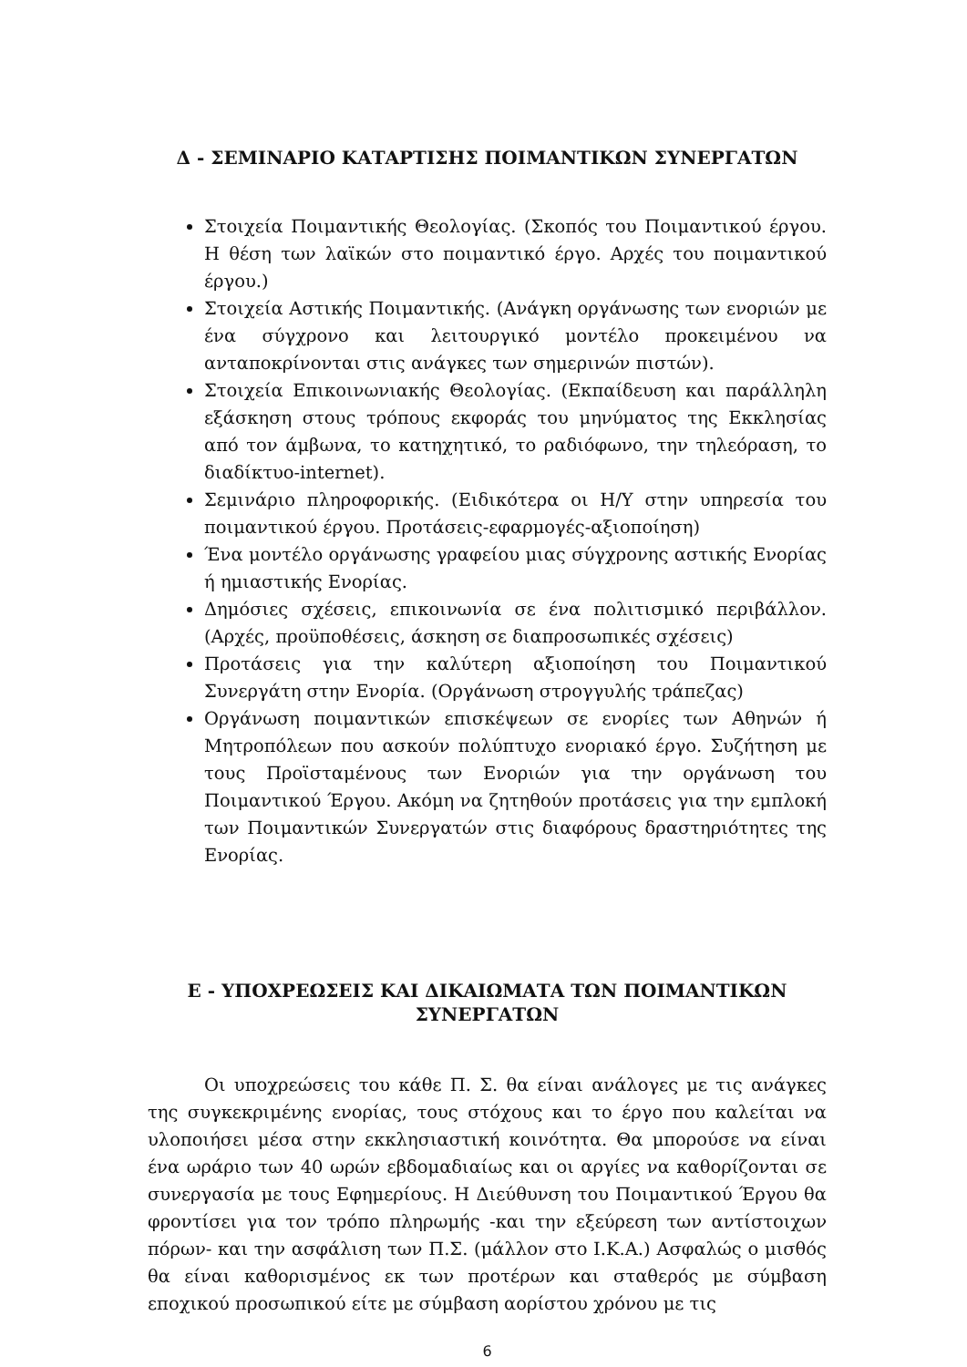Δ - ΣΕΜΙΝΑΡΙΟ ΚΑΤΑΡΤΙΣΗΣ ΠΟΙΜΑΝΤΙΚΩΝ ΣΥΝΕΡΓΑΤΩΝ
Στοιχεία Ποιμαντικής Θεολογίας. (Σκοπός του Ποιμαντικού έργου. Η θέση των λαϊκών στο ποιμαντικό έργο. Αρχές του ποιμαντικού έργου.)
Στοιχεία Αστικής Ποιμαντικής. (Ανάγκη οργάνωσης των ενοριών με ένα σύγχρονο και λειτουργικό μοντέλο προκειμένου να ανταποκρίνονται στις ανάγκες των σημερινών πιστών).
Στοιχεία Επικοινωνιακής Θεολογίας. (Εκπαίδευση και παράλληλη εξάσκηση στους τρόπους εκφοράς του μηνύματος της Εκκλησίας από τον άμβωνα, το κατηχητικό, το ραδιόφωνο, την τηλεόραση, το διαδίκτυο-internet).
Σεμινάριο πληροφορικής. (Ειδικότερα οι Η/Υ στην υπηρεσία του ποιμαντικού έργου. Προτάσεις-εφαρμογές-αξιοποίηση)
Ένα μοντέλο οργάνωσης γραφείου μιας σύγχρονης αστικής Ενορίας ή ημιαστικής Ενορίας.
Δημόσιες σχέσεις, επικοινωνία σε ένα πολιτισμικό περιβάλλον. (Αρχές, προϋποθέσεις, άσκηση σε διαπροσωπικές σχέσεις)
Προτάσεις για την καλύτερη αξιοποίηση του Ποιμαντικού Συνεργάτη στην Ενορία. (Οργάνωση στρογγυλής τράπεζας)
Οργάνωση ποιμαντικών επισκέψεων σε ενορίες των Αθηνών ή Μητροπόλεων που ασκούν πολύπτυχο ενοριακό έργο. Συζήτηση με τους Προϊσταμένους των Ενοριών για την οργάνωση του Ποιμαντικού Έργου. Ακόμη να ζητηθούν προτάσεις για την εμπλοκή των Ποιμαντικών Συνεργατών στις διαφόρους δραστηριότητες της Ενορίας.
Ε - ΥΠΟΧΡΕΩΣΕΙΣ ΚΑΙ ΔΙΚΑΙΩΜΑΤΑ ΤΩΝ ΠΟΙΜΑΝΤΙΚΩΝ
ΣΥΝΕΡΓΑΤΩΝ
Οι υποχρεώσεις του κάθε Π. Σ. θα είναι ανάλογες με τις ανάγκες της συγκεκριμένης ενορίας, τους στόχους και το έργο που καλείται να υλοποιήσει μέσα στην εκκλησιαστική κοινότητα. Θα μπορούσε να είναι ένα ωράριο των 40 ωρών εβδομαδιαίως και οι αργίες να καθορίζονται σε συνεργασία με τους Εφημερίους. Η Διεύθυνση του Ποιμαντικού Έργου θα φροντίσει για τον τρόπο πληρωμής -και την εξεύρεση των αντίστοιχων πόρων- και την ασφάλιση των Π.Σ. (μάλλον στο Ι.Κ.Α.) Ασφαλώς ο μισθός θα είναι καθορισμένος εκ των προτέρων και σταθερός με σύμβαση εποχικού προσωπικού είτε με σύμβαση αορίστου χρόνου με τις
6